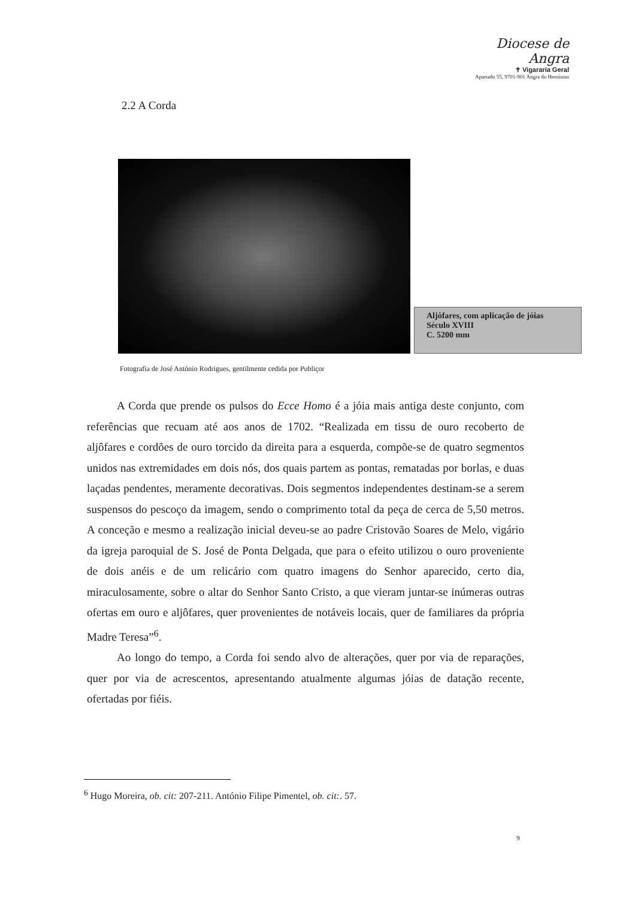Diocese de Angra
✝ Vigararia Geral
Apartado 55, 9701-901 Angra do Heroísmo
2.2 A Corda
Aljôfares, com aplicação de jóias
Século XVIII
C. 5200 mm
Fotografia de José António Rodrigues, gentilmente cedida por Publiçor
A Corda que prende os pulsos do Ecce Homo é a jóia mais antiga deste conjunto, com referências que recuam até aos anos de 1702. “Realizada em tissu de ouro recoberto de aljôfares e cordões de ouro torcido da direita para a esquerda, compõe-se de quatro segmentos unidos nas extremidades em dois nós, dos quais partem as pontas, rematadas por borlas, e duas laçadas pendentes, meramente decorativas. Dois segmentos independentes destinam-se a serem suspensos do pescoço da imagem, sendo o comprimento total da peça de cerca de 5,50 metros. A conceção e mesmo a realização inicial deveu-se ao padre Cristovão Soares de Melo, vigário da igreja paroquial de S. José de Ponta Delgada, que para o efeito utilizou o ouro proveniente de dois anéis e de um relicário com quatro imagens do Senhor aparecido, certo dia, miraculosamente, sobre o altar do Senhor Santo Cristo, a que vieram juntar-se inúmeras outras ofertas em ouro e aljôfares, quer provenientes de notáveis locais, quer de familiares da própria Madre Teresa”<sup>6</sup>.
Ao longo do tempo, a Corda foi sendo alvo de alterações, quer por via de reparações, quer por via de acrescentos, apresentando atualmente algumas jóias de datação recente, ofertadas por fiéis.
<sup>6</sup> Hugo Moreira, ob. cit: 207-211. António Filipe Pimentel, ob. cit:. 57.
9